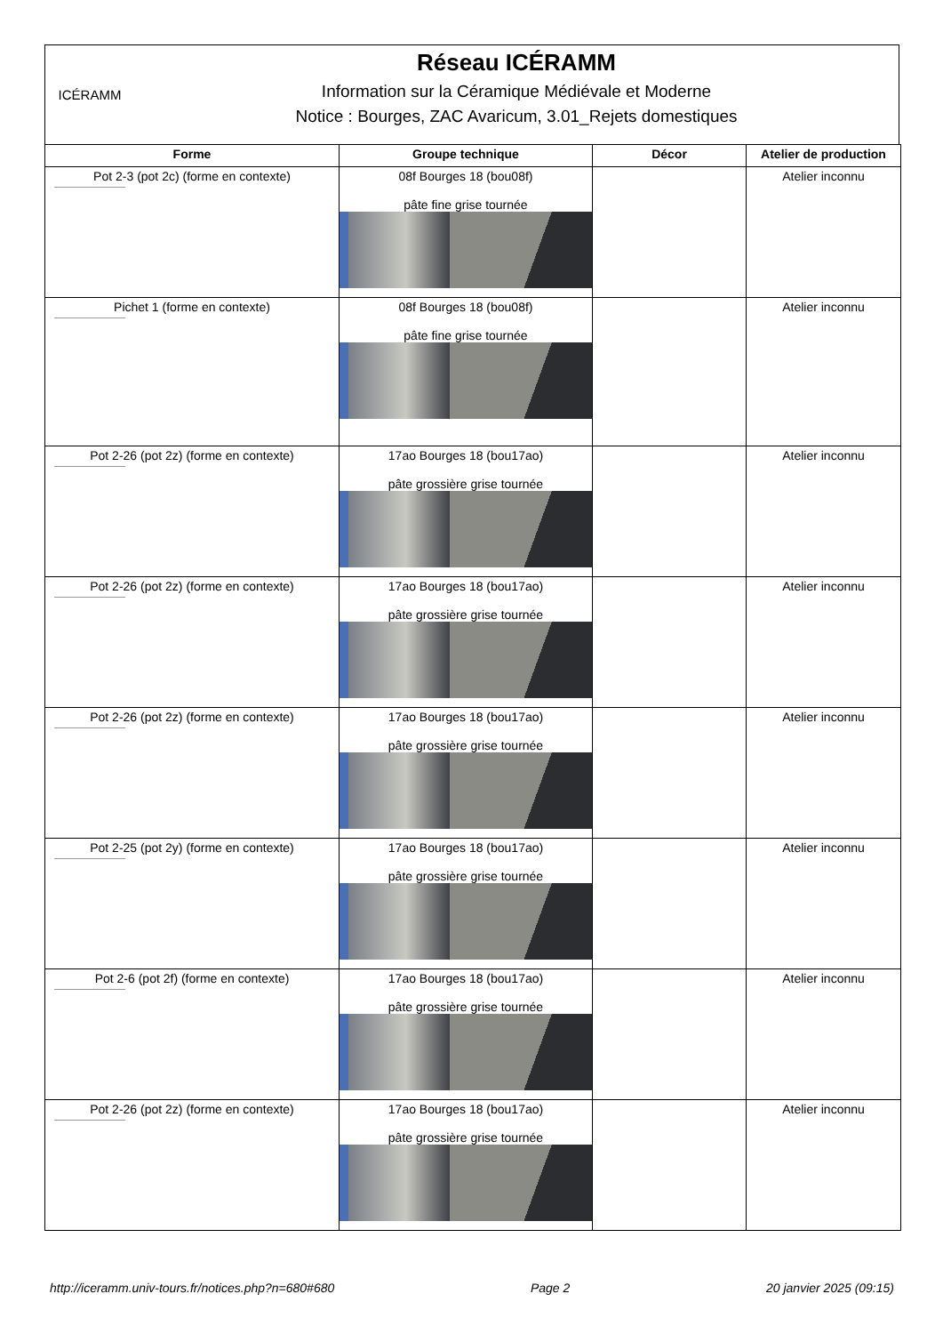ICÉRAMM
Réseau ICÉRAMM
Information sur la Céramique Médiévale et Moderne
Notice : Bourges, ZAC Avaricum, 3.01_Rejets domestiques
| Forme | Groupe technique | Décor | Atelier de production |
| --- | --- | --- | --- |
| Pot 2-3 (pot 2c) (forme en contexte) | 08f Bourges 18 (bou08f) pâte fine grise tournée | | Atelier inconnu |
| Pichet 1 (forme en contexte) | 08f Bourges 18 (bou08f) pâte fine grise tournée | | Atelier inconnu |
| Pot 2-26 (pot 2z) (forme en contexte) | 17ao Bourges 18 (bou17ao) pâte grossière grise tournée | | Atelier inconnu |
| Pot 2-26 (pot 2z) (forme en contexte) | 17ao Bourges 18 (bou17ao) pâte grossière grise tournée | | Atelier inconnu |
| Pot 2-26 (pot 2z) (forme en contexte) | 17ao Bourges 18 (bou17ao) pâte grossière grise tournée | | Atelier inconnu |
| Pot 2-25 (pot 2y) (forme en contexte) | 17ao Bourges 18 (bou17ao) pâte grossière grise tournée | | Atelier inconnu |
| Pot 2-6 (pot 2f) (forme en contexte) | 17ao Bourges 18 (bou17ao) pâte grossière grise tournée | | Atelier inconnu |
| Pot 2-26 (pot 2z) (forme en contexte) | 17ao Bourges 18 (bou17ao) pâte grossière grise tournée | | Atelier inconnu |
http://iceramm.univ-tours.fr/notices.php?n=680#680 Page 2 20 janvier 2025 (09:15)